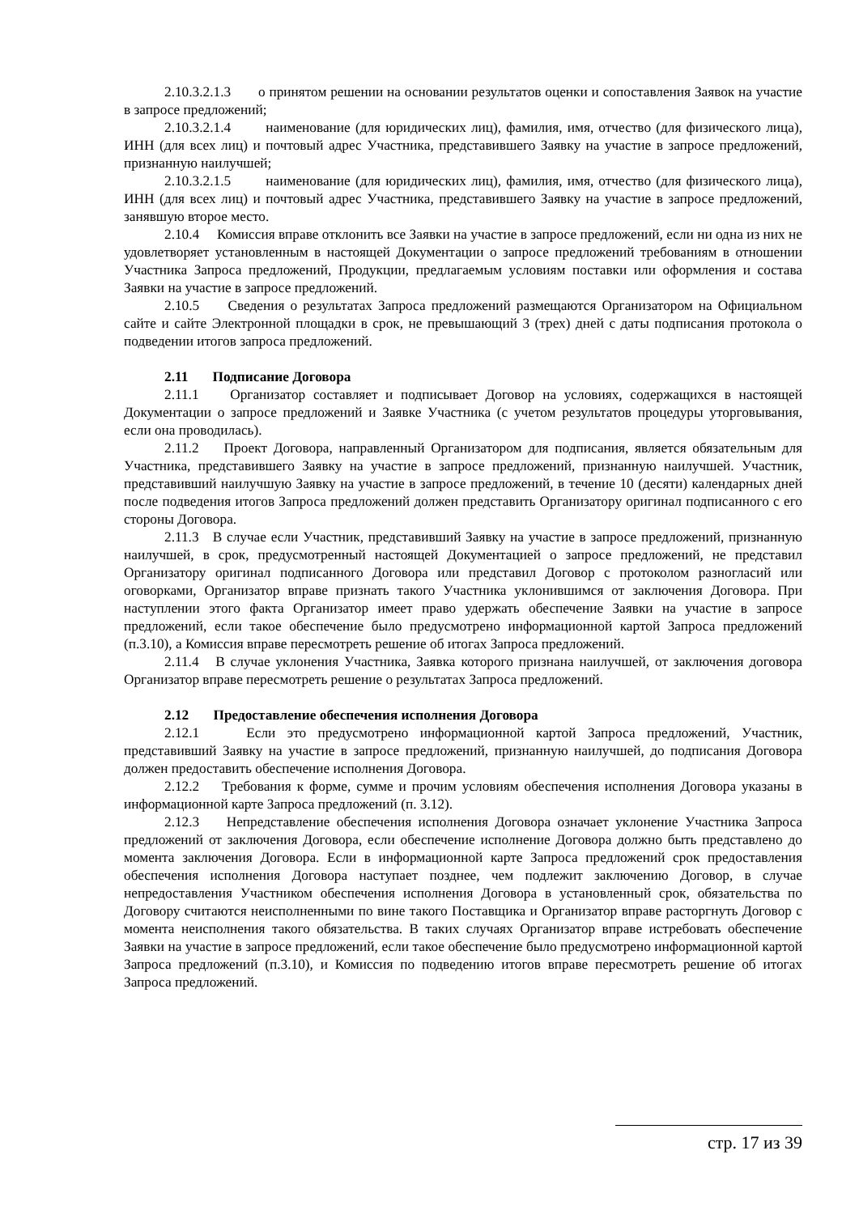2.10.3.2.1.3 о принятом решении на основании результатов оценки и сопоставления Заявок на участие в запросе предложений;
2.10.3.2.1.4 наименование (для юридических лиц), фамилия, имя, отчество (для физического лица), ИНН (для всех лиц) и почтовый адрес Участника, представившего Заявку на участие в запросе предложений, признанную наилучшей;
2.10.3.2.1.5 наименование (для юридических лиц), фамилия, имя, отчество (для физического лица), ИНН (для всех лиц) и почтовый адрес Участника, представившего Заявку на участие в запросе предложений, занявшую второе место.
2.10.4 Комиссия вправе отклонить все Заявки на участие в запросе предложений, если ни одна из них не удовлетворяет установленным в настоящей Документации о запросе предложений требованиям в отношении Участника Запроса предложений, Продукции, предлагаемым условиям поставки или оформления и состава Заявки на участие в запросе предложений.
2.10.5 Сведения о результатах Запроса предложений размещаются Организатором на Официальном сайте и сайте Электронной площадки в срок, не превышающий 3 (трех) дней с даты подписания протокола о подведении итогов запроса предложений.
2.11 Подписание Договора
2.11.1 Организатор составляет и подписывает Договор на условиях, содержащихся в настоящей Документации о запросе предложений и Заявке Участника (с учетом результатов процедуры уторговывания, если она проводилась).
2.11.2 Проект Договора, направленный Организатором для подписания, является обязательным для Участника, представившего Заявку на участие в запросе предложений, признанную наилучшей. Участник, представивший наилучшую Заявку на участие в запросе предложений, в течение 10 (десяти) календарных дней после подведения итогов Запроса предложений должен представить Организатору оригинал подписанного с его стороны Договора.
2.11.3 В случае если Участник, представивший Заявку на участие в запросе предложений, признанную наилучшей, в срок, предусмотренный настоящей Документацией о запросе предложений, не представил Организатору оригинал подписанного Договора или представил Договор с протоколом разногласий или оговорками, Организатор вправе признать такого Участника уклонившимся от заключения Договора. При наступлении этого факта Организатор имеет право удержать обеспечение Заявки на участие в запросе предложений, если такое обеспечение было предусмотрено информационной картой Запроса предложений (п.3.10), а Комиссия вправе пересмотреть решение об итогах Запроса предложений.
2.11.4 В случае уклонения Участника, Заявка которого признана наилучшей, от заключения договора Организатор вправе пересмотреть решение о результатах Запроса предложений.
2.12 Предоставление обеспечения исполнения Договора
2.12.1 Если это предусмотрено информационной картой Запроса предложений, Участник, представивший Заявку на участие в запросе предложений, признанную наилучшей, до подписания Договора должен предоставить обеспечение исполнения Договора.
2.12.2 Требования к форме, сумме и прочим условиям обеспечения исполнения Договора указаны в информационной карте Запроса предложений (п. 3.12).
2.12.3 Непредставление обеспечения исполнения Договора означает уклонение Участника Запроса предложений от заключения Договора, если обеспечение исполнение Договора должно быть представлено до момента заключения Договора. Если в информационной карте Запроса предложений срок предоставления обеспечения исполнения Договора наступает позднее, чем подлежит заключению Договор, в случае непредоставления Участником обеспечения исполнения Договора в установленный срок, обязательства по Договору считаются неисполненными по вине такого Поставщика и Организатор вправе расторгнуть Договор с момента неисполнения такого обязательства. В таких случаях Организатор вправе истребовать обеспечение Заявки на участие в запросе предложений, если такое обеспечение было предусмотрено информационной картой Запроса предложений (п.3.10), и Комиссия по подведению итогов вправе пересмотреть решение об итогах Запроса предложений.
стр. 17 из 39